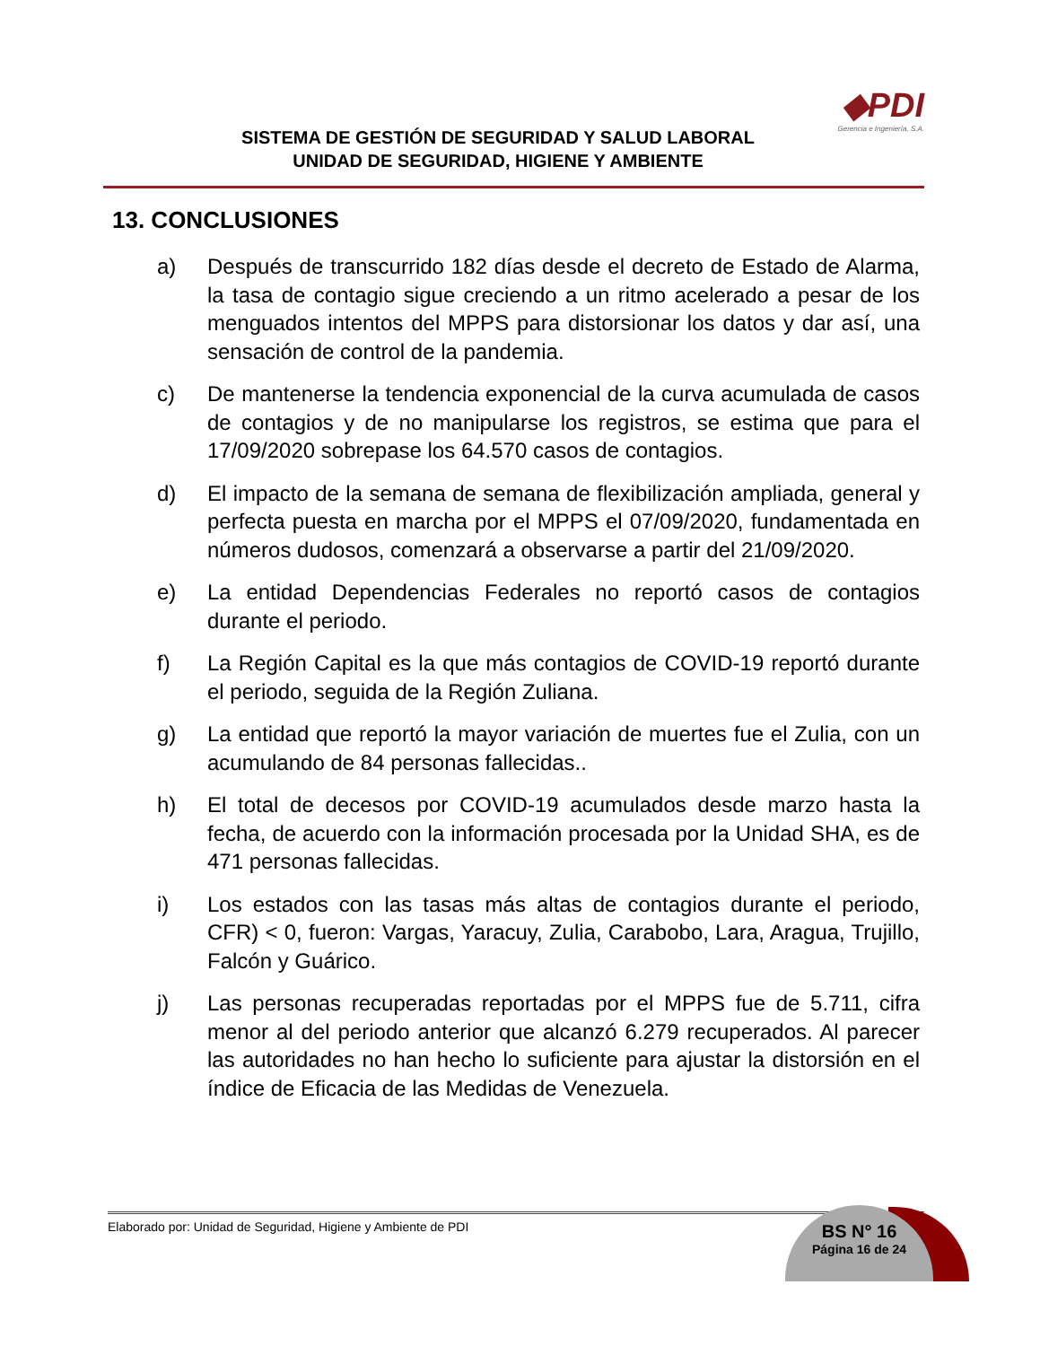SISTEMA DE GESTIÓN DE SEGURIDAD Y SALUD LABORAL
UNIDAD DE SEGURIDAD, HIGIENE Y AMBIENTE
◆PDI
Gerencia e Ingeniería, S.A.
13. CONCLUSIONES
a) Después de transcurrido 182 días desde el decreto de Estado de Alarma, la tasa de contagio sigue creciendo a un ritmo acelerado a pesar de los menguados intentos del MPPS para distorsionar los datos y dar así, una sensación de control de la pandemia.
c) De mantenerse la tendencia exponencial de la curva acumulada de casos de contagios y de no manipularse los registros, se estima que para el 17/09/2020 sobrepase los 64.570 casos de contagios.
d) El impacto de la semana de semana de flexibilización ampliada, general y perfecta puesta en marcha por el MPPS el 07/09/2020, fundamentada en números dudosos, comenzará a observarse a partir del 21/09/2020.
e) La entidad Dependencias Federales no reportó casos de contagios durante el periodo.
f) La Región Capital es la que más contagios de COVID-19 reportó durante el periodo, seguida de la Región Zuliana.
g) La entidad que reportó la mayor variación de muertes fue el Zulia, con un acumulando de 84 personas fallecidas..
h) El total de decesos por COVID-19 acumulados desde marzo hasta la fecha, de acuerdo con la información procesada por la Unidad SHA, es de 471 personas fallecidas.
i) Los estados con las tasas más altas de contagios durante el periodo, CFR) < 0, fueron: Vargas, Yaracuy, Zulia, Carabobo, Lara, Aragua, Trujillo, Falcón y Guárico.
j) Las personas recuperadas reportadas por el MPPS fue de 5.711, cifra menor al del periodo anterior que alcanzó 6.279 recuperados. Al parecer las autoridades no han hecho lo suficiente para ajustar la distorsión en el índice de Eficacia de las Medidas de Venezuela.
Elaborado por: Unidad de Seguridad, Higiene y Ambiente de PDI
BS N° 16
Página 16 de 24